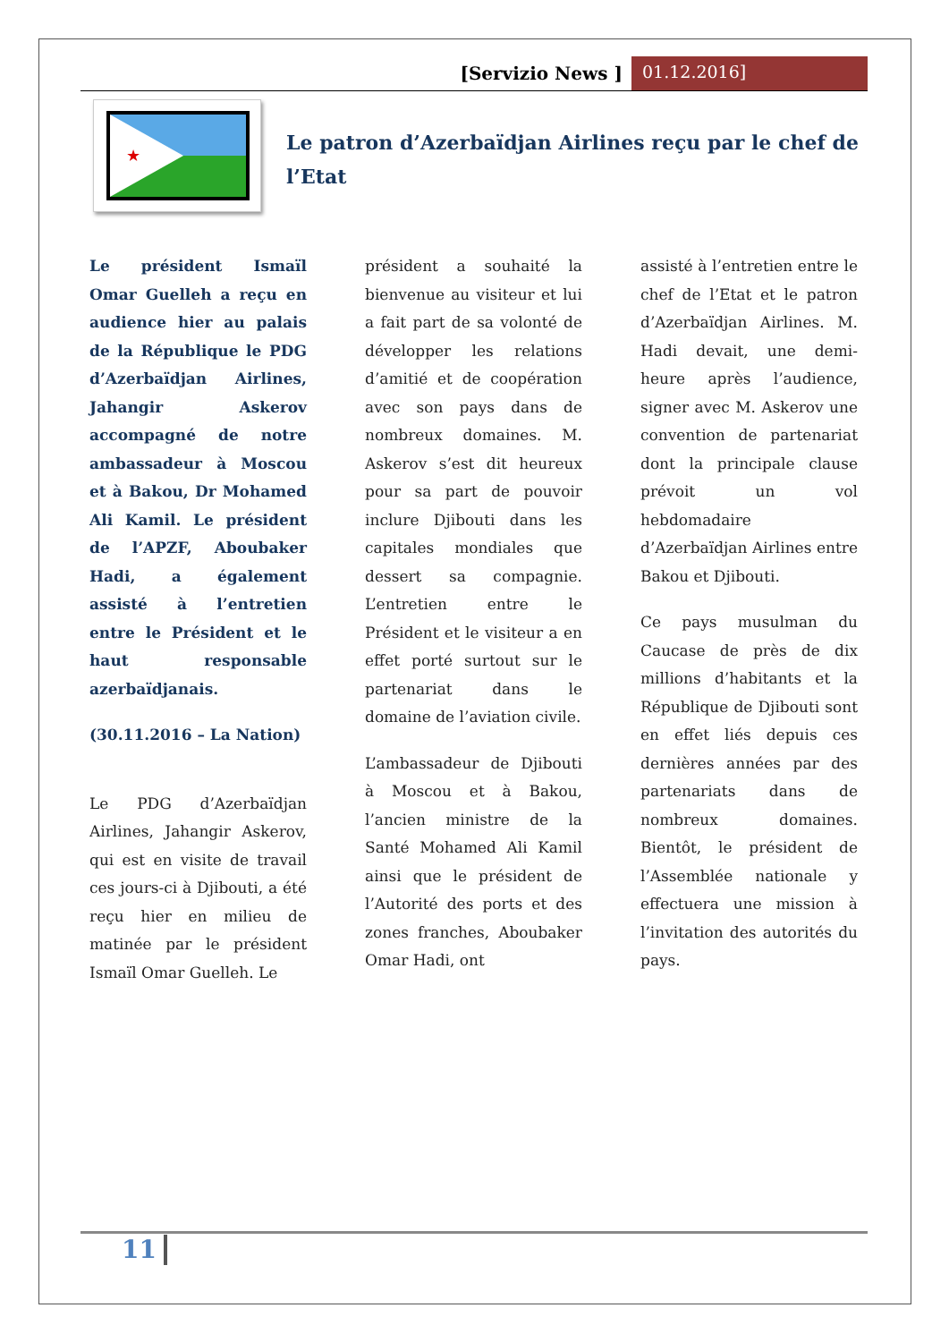[Servizio News ] 01.12.2016]
★
Le patron d’Azerbaïdjan Airlines reçu par le chef de l’Etat
Le président Ismaïl Omar Guelleh a reçu en audience hier au palais de la République le PDG d’Azerbaïdjan Airlines, Jahangir Askerov accompagné de notre ambassadeur à Moscou et à Bakou, Dr Mohamed Ali Kamil. Le président de l’APZF, Aboubaker Hadi, a également assisté à l’entretien entre le Président et le haut responsable azerbaïdjanais.
(30.11.2016 – La Nation)
Le PDG d’Azerbaïdjan Airlines, Jahangir Askerov, qui est en visite de travail ces jours-ci à Djibouti, a été reçu hier en milieu de matinée par le président Ismaïl Omar Guelleh. Le
président a souhaité la bienvenue au visiteur et lui a fait part de sa volonté de développer les relations d’amitié et de coopération avec son pays dans de nombreux domaines. M. Askerov s’est dit heureux pour sa part de pouvoir inclure Djibouti dans les capitales mondiales que dessert sa compagnie. L’entretien entre le Président et le visiteur a en effet porté surtout sur le partenariat dans le domaine de l’aviation civile.
L’ambassadeur de Djibouti à Moscou et à Bakou, l’ancien ministre de la Santé Mohamed Ali Kamil ainsi que le président de l’Autorité des ports et des zones franches, Aboubaker Omar Hadi, ont
assisté à l’entretien entre le chef de l’Etat et le patron d’Azerbaïdjan Airlines. M. Hadi devait, une demi-heure après l’audience, signer avec M. Askerov une convention de partenariat dont la principale clause prévoit un vol hebdomadaire d’Azerbaïdjan Airlines entre Bakou et Djibouti.
Ce pays musulman du Caucase de près de dix millions d’habitants et la République de Djibouti sont en effet liés depuis ces dernières années par des partenariats dans de nombreux domaines. Bientôt, le président de l’Assemblée nationale y effectuera une mission à l’invitation des autorités du pays.
11